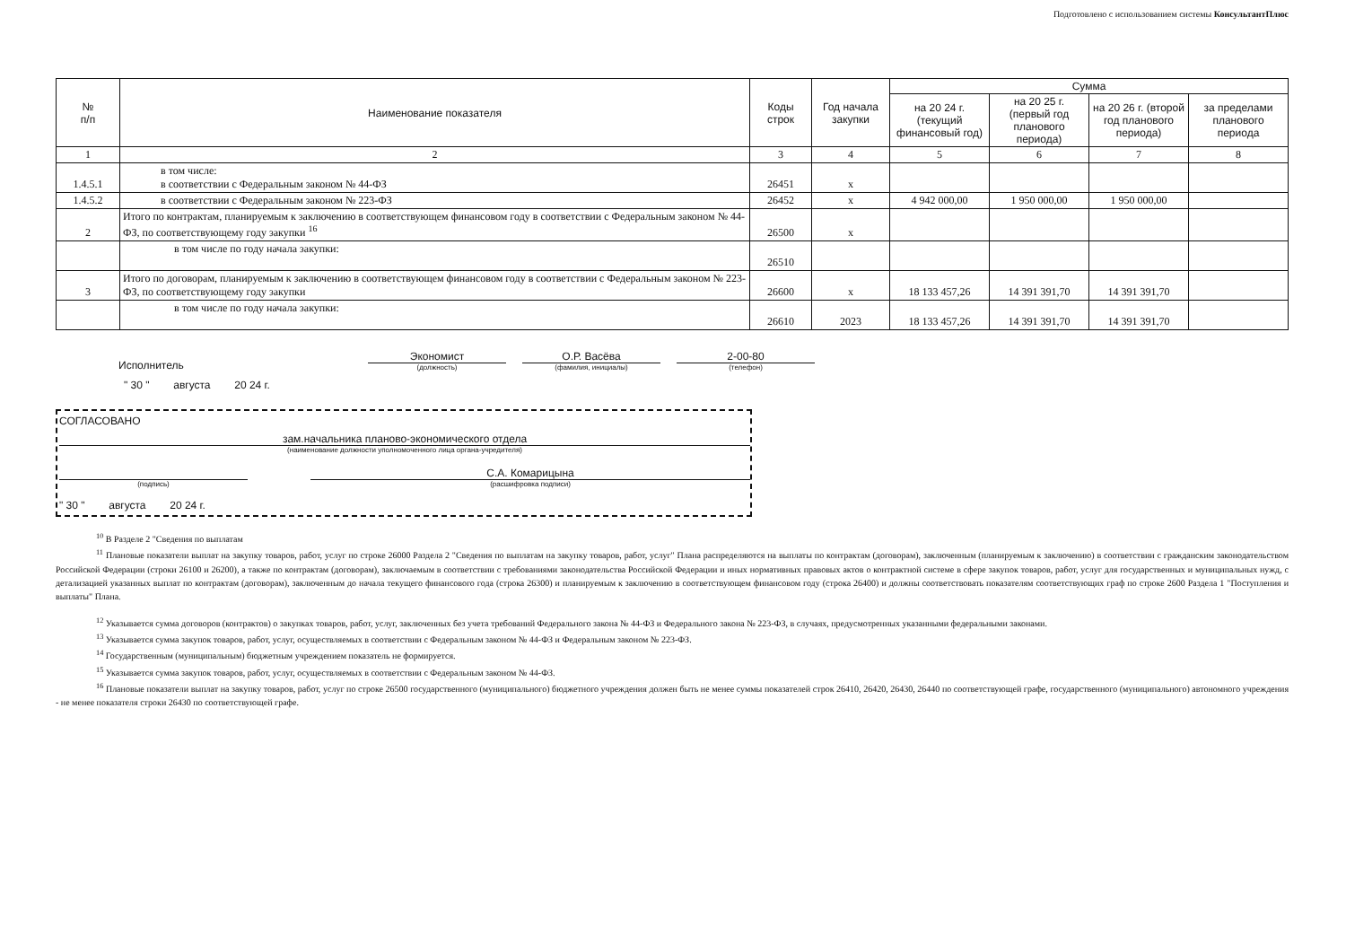Подготовлено с использованием системы КонсультантПлюс
| № п/п | Наименование показателя | Коды строк | Год начала закупки | Сумма | | | |
| --- | --- | --- | --- | --- | --- | --- | --- |
| | | | | на 20 24 г. (текущий финансовый год) | на 20 25 г. (первый год планового периода) | на 20 26 г. (второй год планового периода) | за пределами планового периода |
| 1 | 2 | 3 | 4 | 5 | 6 | 7 | 8 |
| 1.4.5.1 | в том числе: в соответствии с Федеральным законом № 44-ФЗ | 26451 | х | | | | |
| 1.4.5.2 | в соответствии с Федеральным законом № 223-ФЗ | 26452 | х | 4 942 000,00 | 1 950 000,00 | 1 950 000,00 | |
| 2 | Итого по контрактам, планируемым к заключению в соответствующем финансовом году в соответствии с Федеральным законом № 44-ФЗ, по соответствующему году закупки <sup>16</sup> | 26500 | х | | | | |
| | в том числе по году начала закупки: | 26510 | | | | | |
| 3 | Итого по договорам, планируемым к заключению в соответствующем финансовом году в соответствии с Федеральным законом № 223-ФЗ, по соответствующему году закупки | 26600 | х | 18 133 457,26 | 14 391 391,70 | 14 391 391,70 | |
| | в том числе по году начала закупки: | 26610 | 2023 | 18 133 457,26 | 14 391 391,70 | 14 391 391,70 | |
Исполнитель
Экономист
(должность)
О.Р. Васёва
(фамилия, инициалы)
2-00-80
(телефон)
" 30 " августа 20 24 г.
СОГЛАСОВАНО
зам.начальника планово-экономического отдела
(наименование должности уполномоченного лица органа-учредителя)
(подпись)
С.А. Комарицына
(расшифровка подписи)
" 30 " августа 20 24 г.
<sup>10</sup> В Разделе 2 "Сведения по выплатам
<sup>11</sup> Плановые показатели выплат на закупку товаров, работ, услуг по строке 26000 Раздела 2 "Сведения по выплатам на закупку товаров, работ, услуг" Плана распределяются на выплаты по контрактам (договорам), заключенным (планируемым к заключению) в соответствии с гражданским законодательством Российской Федерации (строки 26100 и 26200), а также по контрактам (договорам), заключаемым в соответствии с требованиями законодательства Российской Федерации и иных нормативных правовых актов о контрактной системе в сфере закупок товаров, работ, услуг для государственных и муниципальных нужд, с детализацией указанных выплат по контрактам (договорам), заключенным до начала текущего финансового года (строка 26300) и планируемым к заключению в соответствующем финансовом году (строка 26400) и должны соответствовать показателям соответствующих граф по строке 2600 Раздела 1 "Поступления и выплаты" Плана.
<sup>12</sup> Указывается сумма договоров (контрактов) о закупках товаров, работ, услуг, заключенных без учета требований Федерального закона № 44-ФЗ и Федерального закона № 223-ФЗ, в случаях, предусмотренных указанными федеральными законами.
<sup>13</sup> Указывается сумма закупок товаров, работ, услуг, осуществляемых в соответствии с Федеральным законом № 44-ФЗ и Федеральным законом № 223-ФЗ.
<sup>14</sup> Государственным (муниципальным) бюджетным учреждением показатель не формируется.
<sup>15</sup> Указывается сумма закупок товаров, работ, услуг, осуществляемых в соответствии с Федеральным законом № 44-ФЗ.
<sup>16</sup> Плановые показатели выплат на закупку товаров, работ, услуг по строке 26500 государственного (муниципального) бюджетного учреждения должен быть не менее суммы показателей строк 26410, 26420, 26430, 26440 по соответствующей графе, государственного (муниципального) автономного учреждения - не менее показателя строки 26430 по соответствующей графе.